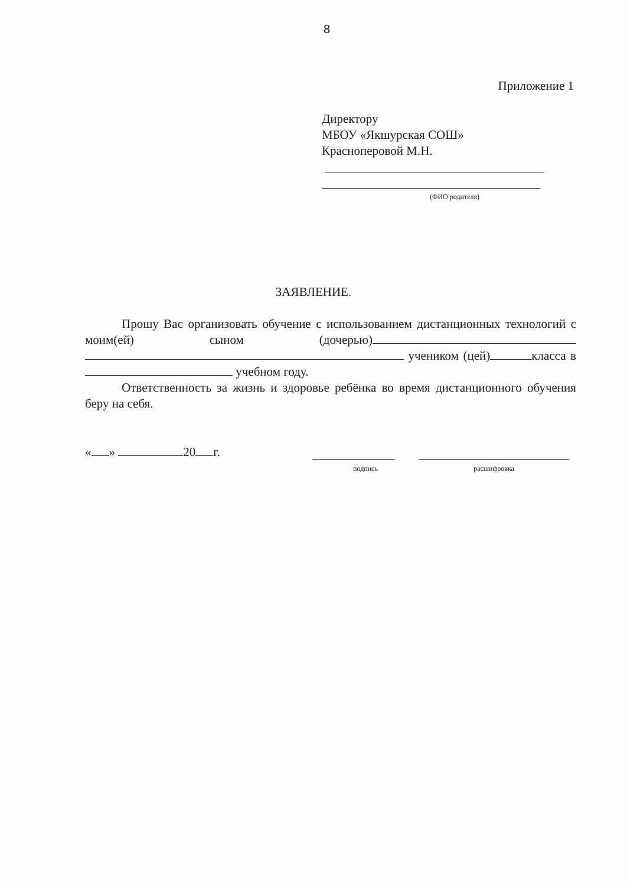8
Приложение 1
Директору
МБОУ «Якшурская СОШ»
Красноперовой М.Н.
(ФИО родителя)
ЗАЯВЛЕНИЕ.
Прошу Вас организовать обучение с использованием дистанционных технологий с моим(ей) сыном (дочерью) учеником (цей) класса в учебном году.
Ответственность за жизнь и здоровье ребёнка во время дистанционного обучения беру на себя.
« » 20 г.
подпись расшифровка